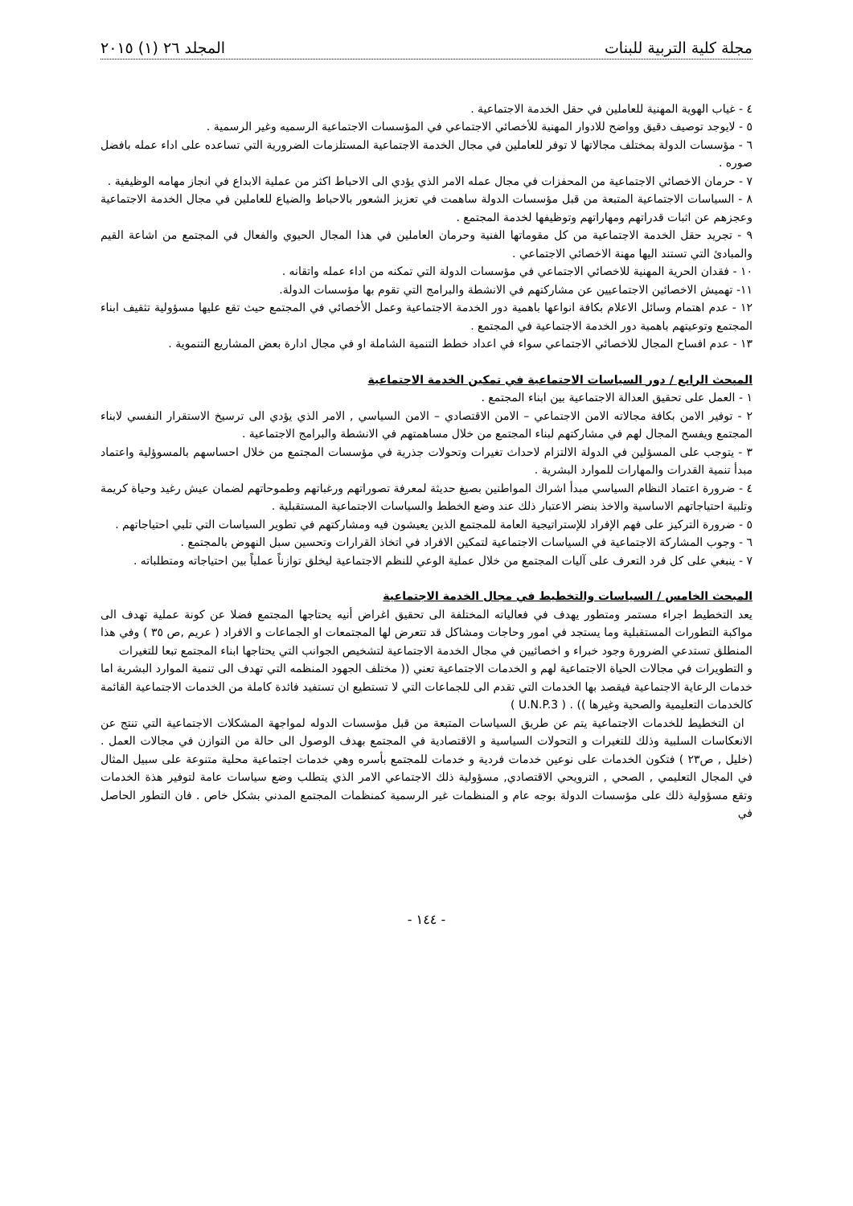مجلة كلية التربية للبنات المجلد ٢٦ (١) ٢٠١٥
٤ - غياب الهوية المهنية للعاملين في حقل الخدمة الاجتماعية .
٥ - لايوجد توصيف دقيق وواضح للادوار المهنية للأخصائي الاجتماعي في المؤسسات الاجتماعية الرسميه وغير الرسمية .
٦ - مؤسسات الدولة بمختلف مجالاتها لا توفر للعاملين في مجال الخدمة الاجتماعية المستلزمات الضرورية التي تساعده على اداء عمله بافضل صوره .
٧ - حرمان الاخصائي الاجتماعية من المحفزات في مجال عمله الامر الذي يؤدي الى الاحباط اكثر من عملية الابداع في انجاز مهامه الوظيفية .
٨ - السياسات الاجتماعية المتبعة من قبل مؤسسات الدولة ساهمت في تعزيز الشعور بالاحباط والضياع للعاملين في مجال الخدمة الاجتماعية وعجزهم عن اثبات قدراتهم ومهاراتهم وتوظيفها لخدمة المجتمع .
٩ - تجريد حقل الخدمة الاجتماعية من كل مقوماتها الفنية وحرمان العاملين في هذا المجال الحيوي والفعال في المجتمع من اشاعة القيم والمبادئ التي تستند اليها مهنة الاخصائي الاجتماعي .
١٠ - فقدان الحرية المهنية للاخصائي الاجتماعي في مؤسسات الدولة التي تمكنه من اداء عمله واتقانه .
١١- تهميش الاخصائين الاجتماعيين عن مشاركتهم في الانشطة والبرامج التي تقوم بها مؤسسات الدولة.
١٢ - عدم اهتمام وسائل الاعلام بكافة انواعها باهمية دور الخدمة الاجتماعية وعمل الأخصائي في المجتمع حيث تقع عليها مسؤولية تثقيف ابناء المجتمع وتوعيتهم باهمية دور الخدمة الاجتماعية في المجتمع .
١٣ - عدم افساح المجال للاخصائي الاجتماعي سواء في اعداد خطط التنمية الشاملة او في مجال ادارة بعض المشاريع التنموية .
المبحث الرابع / دور السياسات الاجتماعية في تمكين الخدمة الاجتماعية
١ - العمل على تحقيق العدالة الاجتماعية بين ابناء المجتمع .
٢ - توفير الامن بكافة مجالاته الامن الاجتماعي – الامن الاقتصادي – الامن السياسي , الامر الذي يؤدي الى ترسيخ الاستقرار النفسي لابناء المجتمع ويفسح المجال لهم في مشاركتهم لبناء المجتمع من خلال مساهمتهم في الانشطة والبرامج الاجتماعية .
٣ - يتوجب على المسؤلين في الدولة الالتزام لاحداث تغيرات وتحولات جذرية في مؤسسات المجتمع من خلال احساسهم بالمسوؤلية واعتماد مبدأ تنمية القدرات والمهارات للموارد البشرية .
٤ - ضرورة اعتماد النظام السياسي مبدأ اشراك المواطنين بصيغ حديثة لمعرفة تصوراتهم ورغباتهم وطموحاتهم لضمان عيش رغيد وحياة كريمة وتلبية احتياجاتهم الاساسية والاخذ بنضر الاعتبار ذلك عند وضع الخطط والسياسات الاجتماعية المستقبلية .
٥ - ضرورة التركيز على فهم الإفراد للإستراتيجية العامة للمجتمع الذين يعيشون فيه ومشاركتهم في تطوير السياسات التي تلبي احتياجاتهم .
٦ - وجوب المشاركة الاجتماعية في السياسات الاجتماعية لتمكين الافراد في اتخاذ القرارات وتحسين سبل النهوض بالمجتمع .
٧ - ينبغي على كل فرد التعرف على آليات المجتمع من خلال عملية الوعي للنظم الاجتماعية ليخلق توازناً عملياً بين احتياجاته ومتطلباته .
المبحث الخامس / السياسات والتخطيط في مجال الخدمة الاجتماعية
يعد التخطيط اجراء مستمر ومتطور يهدف في فعالياته المختلفة الى تحقيق اغراض أنيه يحتاجها المجتمع فضلا عن كونة عملية تهدف الى مواكبة التطورات المستقبلية وما يستجد في امور وحاجات ومشاكل قد تتعرض لها المجتمعات او الجماعات و الافراد ( عريم ,ص ٣٥ ) وفي هذا المنطلق تستدعي الضرورة وجود خبراء و اخصائيين في مجال الخدمة الاجتماعية لتشخيص الجوانب التي يحتاجها ابناء المجتمع تبعا للتغيرات
و التطويرات في مجالات الحياة الاجتماعية لهم و الخدمات الاجتماعية تعني (( مختلف الجهود المنظمه التي تهدف الى تنمية الموارد البشرية اما خدمات الرعاية الاجتماعية فيقصد بها الخدمات التي تقدم الى للجماعات التي لا تستطيع ان تستفيد فائدة كاملة من الخدمات الاجتماعية القائمة كالخدمات التعليمية والصحية وغيرها )) . ( U.N.P.3 )
ان التخطيط للخدمات الاجتماعية يتم عن طريق السياسات المتبعة من قبل مؤسسات الدوله لمواجهة المشكلات الاجتماعية التي تنتج عن الانعكاسات السلبية وذلك للتغيرات و التحولات السياسية و الاقتصادية في المجتمع بهدف الوصول الى حالة من التوازن في مجالات العمل . (خليل , ص٢٣ ) فتكون الخدمات على نوعين خدمات فردية و خدمات للمجتمع بأسره وهي خدمات اجتماعية محلية متنوعة على سبيل المثال في المجال التعليمي , الصحي , الترويحي الاقتصادي, مسؤولية ذلك الاجتماعي الامر الذي يتطلب وضع سياسات عامة لتوفير هذة الخدمات وتقع مسؤولية ذلك على مؤسسات الدولة بوجه عام و المنظمات غير الرسمية كمنظمات المجتمع المدني بشكل خاص . فان التطور الحاصل في
- ١٤٤ -